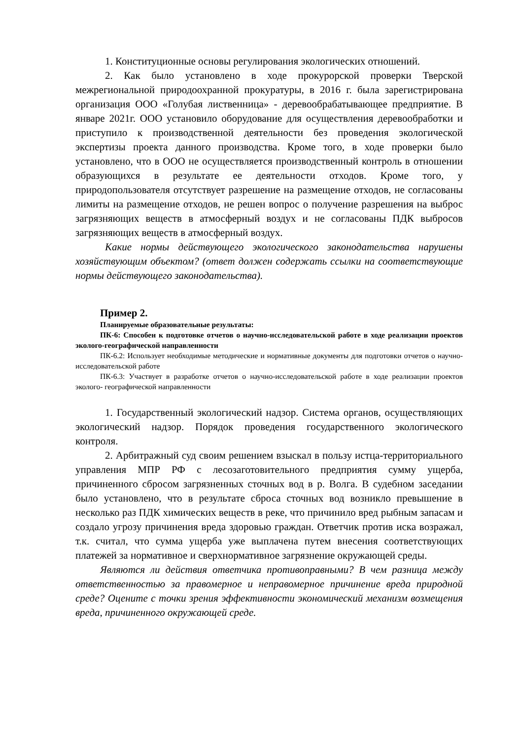1. Конституционные основы регулирования экологических отношений.
2. Как было установлено в ходе прокурорской проверки Тверской межрегиональной природоохранной прокуратуры, в 2016 г. была зарегистрирована организация ООО «Голубая лиственница» - деревообрабатывающее предприятие. В январе 2021г. ООО установило оборудование для осуществления деревообработки и приступило к производственной деятельности без проведения экологической экспертизы проекта данного производства. Кроме того, в ходе проверки было установлено, что в ООО не осуществляется производственный контроль в отношении образующихся в результате ее деятельности отходов. Кроме того, у природопользователя отсутствует разрешение на размещение отходов, не согласованы лимиты на размещение отходов, не решен вопрос о получение разрешения на выброс загрязняющих веществ в атмосферный воздух и не согласованы ПДК выбросов загрязняющих веществ в атмосферный воздух.
Какие нормы действующего экологического законодательства нарушены хозяйствующим объектом? (ответ должен содержать ссылки на соответствующие нормы действующего законодательства).
Пример 2.
Планируемые образовательные результаты:
ПК-6: Способен к подготовке отчетов о научно-исследовательской работе в ходе реализации проектов эколого-географической направленности
ПК-6.2: Использует необходимые методические и нормативные документы для подготовки отчетов о научно- исследовательской работе
ПК-6.3: Участвует в разработке отчетов о научно-исследовательской работе в ходе реализации проектов эколого- географической направленности
1. Государственный экологический надзор. Система органов, осуществляющих экологический надзор. Порядок проведения государственного экологического контроля.
2. Арбитражный суд своим решением взыскал в пользу истца-территориального управления МПР РФ с лесозаготовительного предприятия сумму ущерба, причиненного сбросом загрязненных сточных вод в р. Волга. В судебном заседании было установлено, что в результате сброса сточных вод возникло превышение в несколько раз ПДК химических веществ в реке, что причинило вред рыбным запасам и создало угрозу причинения вреда здоровью граждан. Ответчик против иска возражал, т.к. считал, что сумма ущерба уже выплачена путем внесения соответствующих платежей за нормативное и сверхнормативное загрязнение окружающей среды.
Являются ли действия ответчика противоправными? В чем разница между ответственностью за правомерное и неправомерное причинение вреда природной среде? Оцените с точки зрения эффективности экономический механизм возмещения вреда, причиненного окружающей среде.